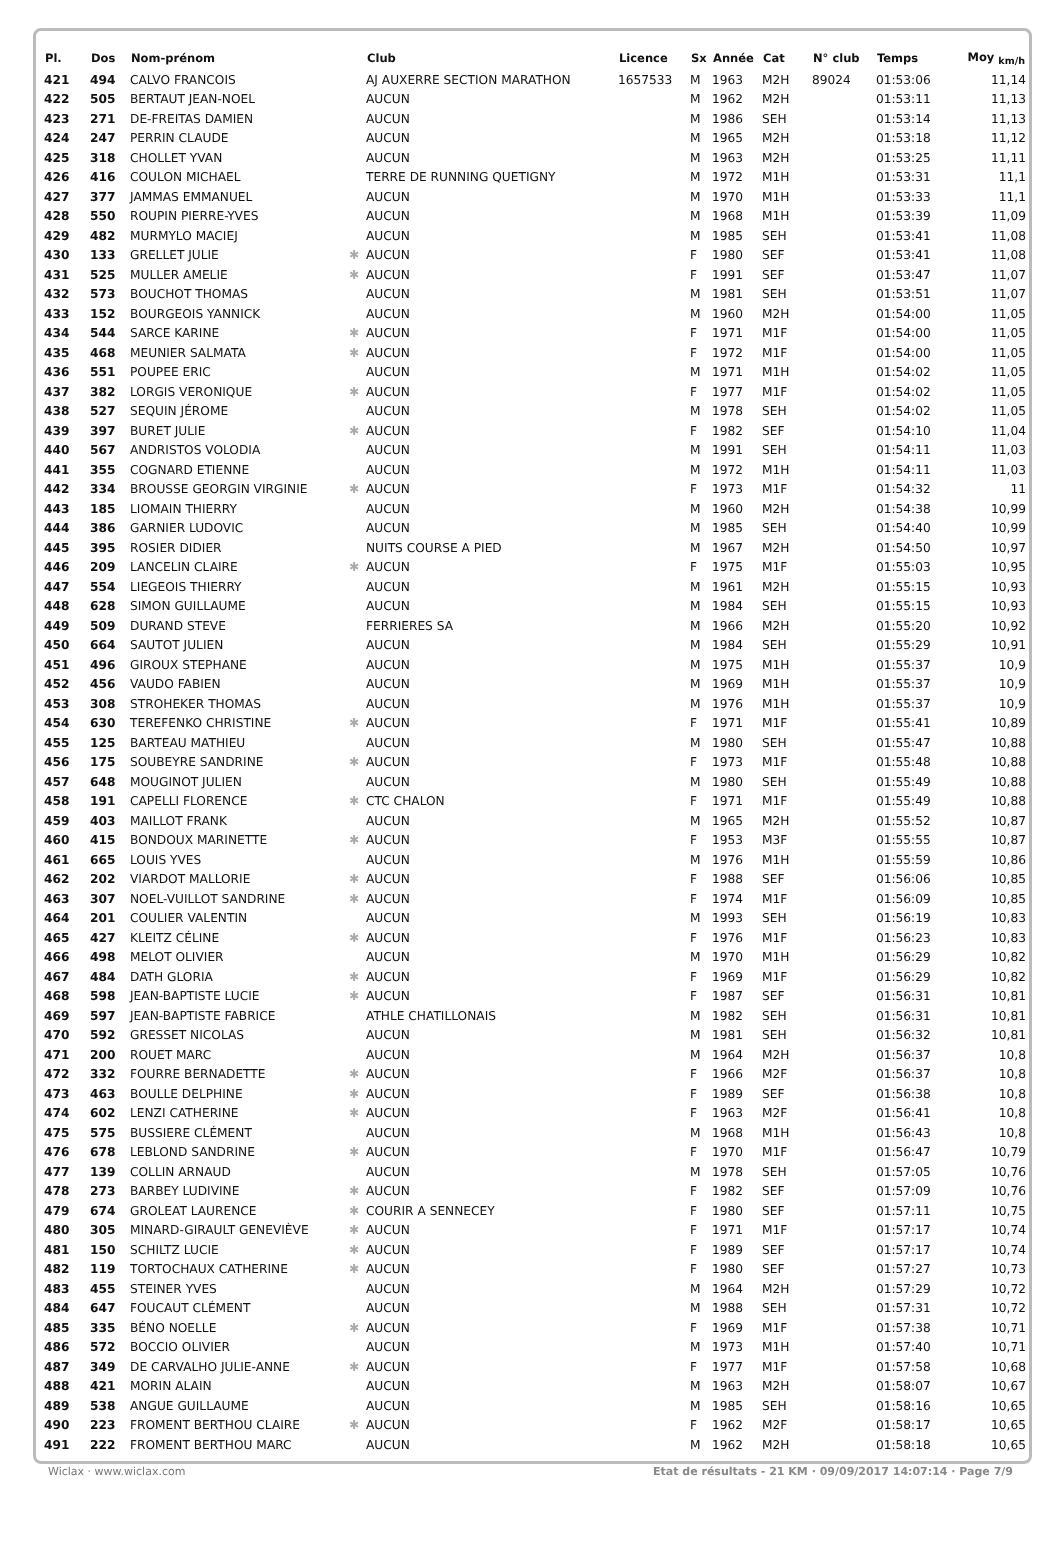| Pl. | Dos | Nom-prénom | | Club | Licence | Sx | Année | Cat | N° club | Temps | Moy <sub>km/h</sub> |
| --- | --- | --- | --- | --- | --- | --- | --- | --- | --- | --- | --- |
| 421 | 494 | CALVO FRANCOIS | | AJ AUXERRE SECTION MARATHON | 1657533 | M | 1963 | M2H | 89024 | 01:53:06 | 11,14 |
| 422 | 505 | BERTAUT JEAN-NOEL | | AUCUN | | M | 1962 | M2H | | 01:53:11 | 11,13 |
| 423 | 271 | DE-FREITAS DAMIEN | | AUCUN | | M | 1986 | SEH | | 01:53:14 | 11,13 |
| 424 | 247 | PERRIN CLAUDE | | AUCUN | | M | 1965 | M2H | | 01:53:18 | 11,12 |
| 425 | 318 | CHOLLET YVAN | | AUCUN | | M | 1963 | M2H | | 01:53:25 | 11,11 |
| 426 | 416 | COULON MICHAEL | | TERRE DE RUNNING QUETIGNY | | M | 1972 | M1H | | 01:53:31 | 11,1 |
| 427 | 377 | JAMMAS EMMANUEL | | AUCUN | | M | 1970 | M1H | | 01:53:33 | 11,1 |
| 428 | 550 | ROUPIN PIERRE-YVES | | AUCUN | | M | 1968 | M1H | | 01:53:39 | 11,09 |
| 429 | 482 | MURMYLO MACIEJ | | AUCUN | | M | 1985 | SEH | | 01:53:41 | 11,08 |
| 430 | 133 | GRELLET JULIE | ✱ | AUCUN | | F | 1980 | SEF | | 01:53:41 | 11,08 |
| 431 | 525 | MULLER AMELIE | ✱ | AUCUN | | F | 1991 | SEF | | 01:53:47 | 11,07 |
| 432 | 573 | BOUCHOT THOMAS | | AUCUN | | M | 1981 | SEH | | 01:53:51 | 11,07 |
| 433 | 152 | BOURGEOIS YANNICK | | AUCUN | | M | 1960 | M2H | | 01:54:00 | 11,05 |
| 434 | 544 | SARCE KARINE | ✱ | AUCUN | | F | 1971 | M1F | | 01:54:00 | 11,05 |
| 435 | 468 | MEUNIER SALMATA | ✱ | AUCUN | | F | 1972 | M1F | | 01:54:00 | 11,05 |
| 436 | 551 | POUPEE ERIC | | AUCUN | | M | 1971 | M1H | | 01:54:02 | 11,05 |
| 437 | 382 | LORGIS VERONIQUE | ✱ | AUCUN | | F | 1977 | M1F | | 01:54:02 | 11,05 |
| 438 | 527 | SEQUIN JÉROME | | AUCUN | | M | 1978 | SEH | | 01:54:02 | 11,05 |
| 439 | 397 | BURET JULIE | ✱ | AUCUN | | F | 1982 | SEF | | 01:54:10 | 11,04 |
| 440 | 567 | ANDRISTOS VOLODIA | | AUCUN | | M | 1991 | SEH | | 01:54:11 | 11,03 |
| 441 | 355 | COGNARD ETIENNE | | AUCUN | | M | 1972 | M1H | | 01:54:11 | 11,03 |
| 442 | 334 | BROUSSE GEORGIN VIRGINIE | ✱ | AUCUN | | F | 1973 | M1F | | 01:54:32 | 11 |
| 443 | 185 | LIOMAIN THIERRY | | AUCUN | | M | 1960 | M2H | | 01:54:38 | 10,99 |
| 444 | 386 | GARNIER LUDOVIC | | AUCUN | | M | 1985 | SEH | | 01:54:40 | 10,99 |
| 445 | 395 | ROSIER DIDIER | | NUITS COURSE A PIED | | M | 1967 | M2H | | 01:54:50 | 10,97 |
| 446 | 209 | LANCELIN CLAIRE | ✱ | AUCUN | | F | 1975 | M1F | | 01:55:03 | 10,95 |
| 447 | 554 | LIEGEOIS THIERRY | | AUCUN | | M | 1961 | M2H | | 01:55:15 | 10,93 |
| 448 | 628 | SIMON GUILLAUME | | AUCUN | | M | 1984 | SEH | | 01:55:15 | 10,93 |
| 449 | 509 | DURAND STEVE | | FERRIERES SA | | M | 1966 | M2H | | 01:55:20 | 10,92 |
| 450 | 664 | SAUTOT JULIEN | | AUCUN | | M | 1984 | SEH | | 01:55:29 | 10,91 |
| 451 | 496 | GIROUX STEPHANE | | AUCUN | | M | 1975 | M1H | | 01:55:37 | 10,9 |
| 452 | 456 | VAUDO FABIEN | | AUCUN | | M | 1969 | M1H | | 01:55:37 | 10,9 |
| 453 | 308 | STROHEKER THOMAS | | AUCUN | | M | 1976 | M1H | | 01:55:37 | 10,9 |
| 454 | 630 | TEREFENKO CHRISTINE | ✱ | AUCUN | | F | 1971 | M1F | | 01:55:41 | 10,89 |
| 455 | 125 | BARTEAU MATHIEU | | AUCUN | | M | 1980 | SEH | | 01:55:47 | 10,88 |
| 456 | 175 | SOUBEYRE SANDRINE | ✱ | AUCUN | | F | 1973 | M1F | | 01:55:48 | 10,88 |
| 457 | 648 | MOUGINOT JULIEN | | AUCUN | | M | 1980 | SEH | | 01:55:49 | 10,88 |
| 458 | 191 | CAPELLI FLORENCE | ✱ | CTC CHALON | | F | 1971 | M1F | | 01:55:49 | 10,88 |
| 459 | 403 | MAILLOT FRANK | | AUCUN | | M | 1965 | M2H | | 01:55:52 | 10,87 |
| 460 | 415 | BONDOUX MARINETTE | ✱ | AUCUN | | F | 1953 | M3F | | 01:55:55 | 10,87 |
| 461 | 665 | LOUIS YVES | | AUCUN | | M | 1976 | M1H | | 01:55:59 | 10,86 |
| 462 | 202 | VIARDOT MALLORIE | ✱ | AUCUN | | F | 1988 | SEF | | 01:56:06 | 10,85 |
| 463 | 307 | NOEL-VUILLOT SANDRINE | ✱ | AUCUN | | F | 1974 | M1F | | 01:56:09 | 10,85 |
| 464 | 201 | COULIER VALENTIN | | AUCUN | | M | 1993 | SEH | | 01:56:19 | 10,83 |
| 465 | 427 | KLEITZ CÉLINE | ✱ | AUCUN | | F | 1976 | M1F | | 01:56:23 | 10,83 |
| 466 | 498 | MELOT OLIVIER | | AUCUN | | M | 1970 | M1H | | 01:56:29 | 10,82 |
| 467 | 484 | DATH GLORIA | ✱ | AUCUN | | F | 1969 | M1F | | 01:56:29 | 10,82 |
| 468 | 598 | JEAN-BAPTISTE LUCIE | ✱ | AUCUN | | F | 1987 | SEF | | 01:56:31 | 10,81 |
| 469 | 597 | JEAN-BAPTISTE FABRICE | | ATHLE CHATILLONAIS | | M | 1982 | SEH | | 01:56:31 | 10,81 |
| 470 | 592 | GRESSET NICOLAS | | AUCUN | | M | 1981 | SEH | | 01:56:32 | 10,81 |
| 471 | 200 | ROUET MARC | | AUCUN | | M | 1964 | M2H | | 01:56:37 | 10,8 |
| 472 | 332 | FOURRE BERNADETTE | ✱ | AUCUN | | F | 1966 | M2F | | 01:56:37 | 10,8 |
| 473 | 463 | BOULLE DELPHINE | ✱ | AUCUN | | F | 1989 | SEF | | 01:56:38 | 10,8 |
| 474 | 602 | LENZI CATHERINE | ✱ | AUCUN | | F | 1963 | M2F | | 01:56:41 | 10,8 |
| 475 | 575 | BUSSIERE CLÉMENT | | AUCUN | | M | 1968 | M1H | | 01:56:43 | 10,8 |
| 476 | 678 | LEBLOND SANDRINE | ✱ | AUCUN | | F | 1970 | M1F | | 01:56:47 | 10,79 |
| 477 | 139 | COLLIN ARNAUD | | AUCUN | | M | 1978 | SEH | | 01:57:05 | 10,76 |
| 478 | 273 | BARBEY LUDIVINE | ✱ | AUCUN | | F | 1982 | SEF | | 01:57:09 | 10,76 |
| 479 | 674 | GROLEAT LAURENCE | ✱ | COURIR A SENNECEY | | F | 1980 | SEF | | 01:57:11 | 10,75 |
| 480 | 305 | MINARD-GIRAULT GENEVIÈVE | ✱ | AUCUN | | F | 1971 | M1F | | 01:57:17 | 10,74 |
| 481 | 150 | SCHILTZ LUCIE | ✱ | AUCUN | | F | 1989 | SEF | | 01:57:17 | 10,74 |
| 482 | 119 | TORTOCHAUX CATHERINE | ✱ | AUCUN | | F | 1980 | SEF | | 01:57:27 | 10,73 |
| 483 | 455 | STEINER YVES | | AUCUN | | M | 1964 | M2H | | 01:57:29 | 10,72 |
| 484 | 647 | FOUCAUT CLÉMENT | | AUCUN | | M | 1988 | SEH | | 01:57:31 | 10,72 |
| 485 | 335 | BÉNO NOELLE | ✱ | AUCUN | | F | 1969 | M1F | | 01:57:38 | 10,71 |
| 486 | 572 | BOCCIO OLIVIER | | AUCUN | | M | 1973 | M1H | | 01:57:40 | 10,71 |
| 487 | 349 | DE CARVALHO JULIE-ANNE | ✱ | AUCUN | | F | 1977 | M1F | | 01:57:58 | 10,68 |
| 488 | 421 | MORIN ALAIN | | AUCUN | | M | 1963 | M2H | | 01:58:07 | 10,67 |
| 489 | 538 | ANGUE GUILLAUME | | AUCUN | | M | 1985 | SEH | | 01:58:16 | 10,65 |
| 490 | 223 | FROMENT BERTHOU CLAIRE | ✱ | AUCUN | | F | 1962 | M2F | | 01:58:17 | 10,65 |
| 491 | 222 | FROMENT BERTHOU MARC | | AUCUN | | M | 1962 | M2H | | 01:58:18 | 10,65 |
Wiclax · www.wiclax.com Etat de résultats - 21 KM · 09/09/2017 14:07:14 · Page 7/9